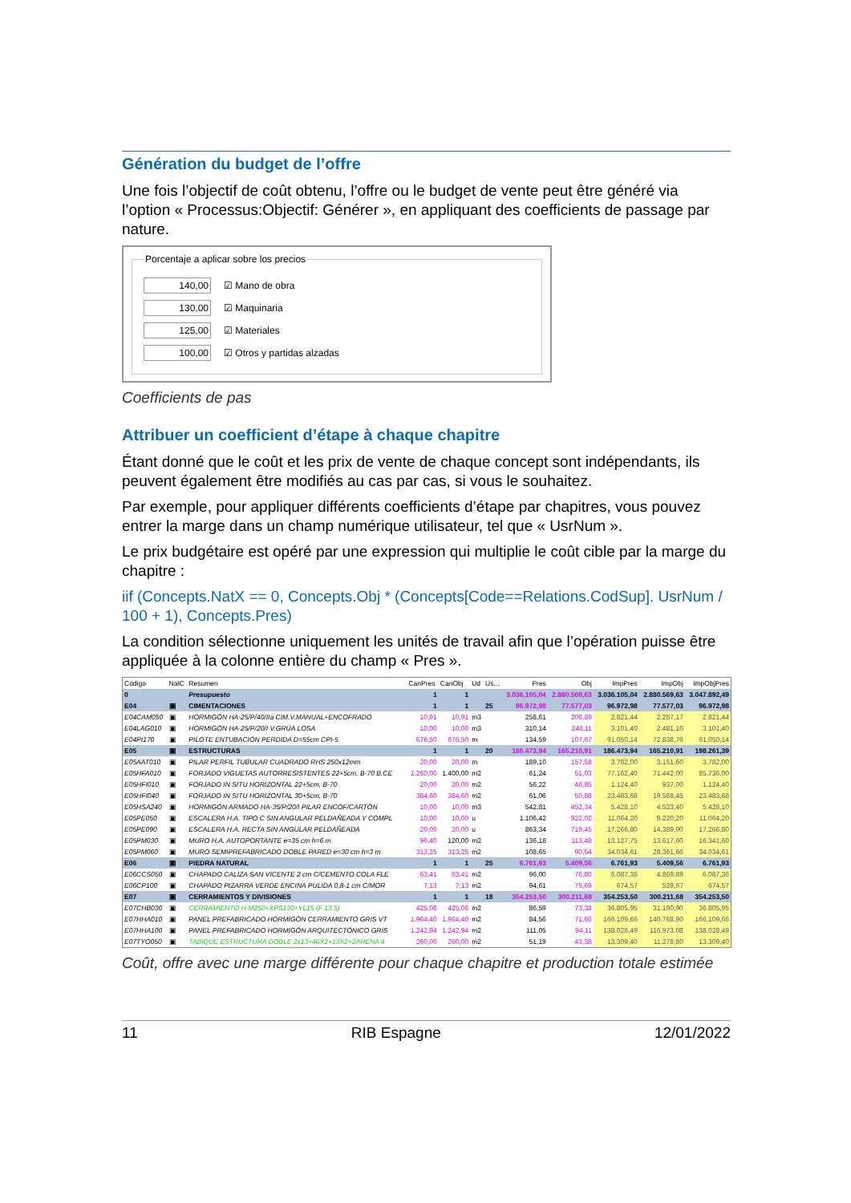Génération du budget de l’offre
Une fois l’objectif de coût obtenu, l’offre ou le budget de vente peut être généré via l’option « Processus:Objectif: Générer », en appliquant des coefficients de passage par nature.
Porcentaje a aplicar sobre los precios
140,00 ☑ Mano de obra
130,00 ☑ Maquinaria
125,00 ☑ Materiales
100,00 ☑ Otros y partidas alzadas
Coefficients de pas
Attribuer un coefficient d’étape à chaque chapitre
Étant donné que le coût et les prix de vente de chaque concept sont indépendants, ils peuvent également être modifiés au cas par cas, si vous le souhaitez.
Par exemple, pour appliquer différents coefficients d’étape par chapitres, vous pouvez entrer la marge dans un champ numérique utilisateur, tel que « UsrNum ».
Le prix budgétaire est opéré par une expression qui multiplie le coût cible par la marge du chapitre :
iif (Concepts.NatX == 0, Concepts.Obj * (Concepts[Code==Relations.CodSup]. UsrNum / 100 + 1), Concepts.Pres)
La condition sélectionne uniquement les unités de travail afin que l’opération puisse être appliquée à la colonne entière du champ « Pres ».
| Código | NatC | Resumen | CanPres | CanObj | Ud | Us... | Pres | Obj | ImpPres | ImpObj | ImpObjPres |
| --- | --- | --- | --- | --- | --- | --- | --- | --- | --- | --- | --- |
| 0 | | Presupuesto | 1 | 1 | | | 3.036.105,04 | 2.880.569,63 | 3.036.105,04 | 2.880.569,63 | 3.047.892,49 |
| E04 | ▣ | CIMENTACIONES | 1 | 1 | | 25 | 96.972,98 | 77.577,03 | 96.972,98 | 77.577,03 | 96.972,98 |
| E04CAM050 | ▣ | HORMIGÓN HA-25/P/40/IIa CIM.V.MANUAL+ENCOFRADO | 10,91 | 10,91 | m3 | | 258,61 | 206,89 | 2.821,44 | 2.257,17 | 2.821,44 |
| E04LAG010 | ▣ | HORMIGÓN HA-25/P/20/I V.GRÚA LOSA | 10,00 | 10,00 | m3 | | 310,14 | 248,11 | 3.101,40 | 2.481,10 | 3.101,40 |
| E04PI170 | ▣ | PILOTE ENTUBACIÓN PERDIDA D=55cm CPI-5 | 676,50 | 676,50 | m | | 134,59 | 107,67 | 91.050,14 | 72.838,76 | 91.050,14 |
| E05 | ▣ | ESTRUCTURAS | 1 | 1 | | 20 | 186.473,94 | 165.210,91 | 186.473,94 | 165.210,91 | 198.261,39 |
| E05AAT010 | ▣ | PILAR PERFIL TUBULAR CUADRADO RHS 250x12mm | 20,00 | 20,00 | m | | 189,10 | 157,58 | 3.782,00 | 3.151,60 | 3.782,00 |
| E05HFA010 | ▣ | FORJADO VIGUETAS AUTORRESISTENTES 22+5cm, B-70 B.CE | 1.260,00 | 1.400,00 | m2 | | 61,24 | 51,03 | 77.162,40 | 71.442,00 | 85.736,00 |
| E05HFI010 | ▣ | FORJADO IN SITU HORIZONTAL 22+5cm, B-70 | 20,00 | 20,00 | m2 | | 56,22 | 46,85 | 1.124,40 | 937,00 | 1.124,40 |
| E05HFI040 | ▣ | FORJADO IN SITU HORIZONTAL 30+5cm, B-70 | 384,60 | 384,60 | m2 | | 61,06 | 50,88 | 23.483,68 | 19.568,45 | 23.483,68 |
| E05HSA240 | ▣ | HORMIGÓN ARMADO HA-35/P/20/I PILAR ENCOF/CARTÓN | 10,00 | 10,00 | m3 | | 542,81 | 452,34 | 5.428,10 | 4.523,40 | 5.428,10 |
| E05PE050 | ▣ | ESCALERA H.A. TIPO C SIN ANGULAR PELDAÑEADA Y COMPL | 10,00 | 10,00 | u | | 1.106,42 | 922,02 | 11.064,20 | 9.220,20 | 11.064,20 |
| E05PE090 | ▣ | ESCALERA H.A. RECTA SIN ANGULAR PELDAÑEADA | 20,00 | 20,00 | u | | 863,34 | 719,45 | 17.266,80 | 14.389,00 | 17.266,80 |
| E05PM030 | ▣ | MURO H.A. AUTOPORTANTE e=35 cm h=6 m | 96,40 | 120,00 | m2 | | 136,18 | 113,48 | 13.127,75 | 13.617,60 | 16.341,60 |
| E05PM060 | ▣ | MURO SEMIPREFABRICADO DOBLE PARED e=30 cm h=3 m | 313,25 | 313,25 | m2 | | 108,65 | 90,54 | 34.034,61 | 28.361,66 | 34.034,61 |
| E06 | ▣ | PIEDRA NATURAL | 1 | 1 | | 25 | 6.761,93 | 5.409,56 | 6.761,93 | 5.409,56 | 6.761,93 |
| E06CCS050 | ▣ | CHAPADO CALIZA SAN VICENTE 2 cm C/CEMENTO COLA FLE | 63,41 | 63,41 | m2 | | 96,00 | 76,80 | 6.087,36 | 4.869,89 | 6.087,36 |
| E06CP100 | ▣ | CHAPADO PIZARRA VERDE ENCINA PULIDA 0,8-1 cm C/MOR | 7,13 | 7,13 | m2 | | 94,61 | 75,69 | 674,57 | 539,67 | 674,57 |
| E07 | ▣ | CERRAMIENTOS Y DIVISIONES | 1 | 1 | | 18 | 354.253,50 | 300.211,68 | 354.253,50 | 300.211,68 | 354.253,50 |
| E07CHB030 | ▣ | CERRAMIENTO H-M250+XPS130+YL15 (F 13.5) | 425,06 | 425,06 | m2 | | 86,59 | 73,38 | 36.805,95 | 31.190,90 | 36.805,95 |
| E07HHA010 | ▣ | PANEL PREFABRICADO HORMIGÓN CERRAMIENTO GRIS VT | 1.964,40 | 1.964,40 | m2 | | 84,56 | 71,66 | 166.109,66 | 140.768,90 | 166.109,66 |
| E07HHA100 | ▣ | PANEL PREFABRICADO HORMIGÓN ARQUITECTÓNICO GRIS | 1.242,94 | 1.242,94 | m2 | | 111,05 | 94,11 | 138.028,49 | 116.973,08 | 138.028,49 |
| E07TYO050 | ▣ | TABIQUE ESTRUCTURA DOBLE 2x13+46X2+13X2+2ARENA 4 | 260,00 | 260,00 | m2 | | 51,19 | 43,38 | 13.309,40 | 11.278,80 | 13.309,40 |
Coût, offre avec une marge différente pour chaque chapitre et production totale estimée
11 RIB Espagne 12/01/2022